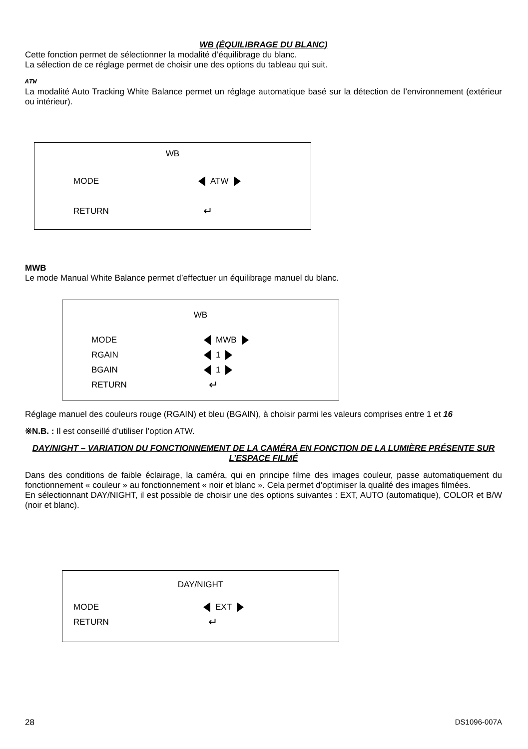WB (ÉQUILIBRAGE DU BLANC)
Cette fonction permet de sélectionner la modalité d’équilibrage du blanc.
La sélection de ce réglage permet de choisir une des options du tableau qui suit.
ATW
La modalité Auto Tracking White Balance permet un réglage automatique basé sur la détection de l’environnement (extérieur ou intérieur).
WB
MODE ATW
RETURN ↵
MWB
Le mode Manual White Balance permet d’effectuer un équilibrage manuel du blanc.
WB
MODE MWB
RGAIN 1
BGAIN 1
RETURN ↵
Réglage manuel des couleurs rouge (RGAIN) et bleu (BGAIN), à choisir parmi les valeurs comprises entre 1 et 16
※N.B. : Il est conseillé d’utiliser l’option ATW.
DAY/NIGHT – VARIATION DU FONCTIONNEMENT DE LA CAMÉRA EN FONCTION DE LA LUMIÈRE PRÉSENTE SUR L’ESPACE FILMÉ
Dans des conditions de faible éclairage, la caméra, qui en principe filme des images couleur, passe automatiquement du fonctionnement « couleur » au fonctionnement « noir et blanc ». Cela permet d’optimiser la qualité des images filmées.
En sélectionnant DAY/NIGHT, il est possible de choisir une des options suivantes : EXT, AUTO (automatique), COLOR et B/W (noir et blanc).
DAY/NIGHT
MODE EXT
RETURN ↵
28 DS1096-007A